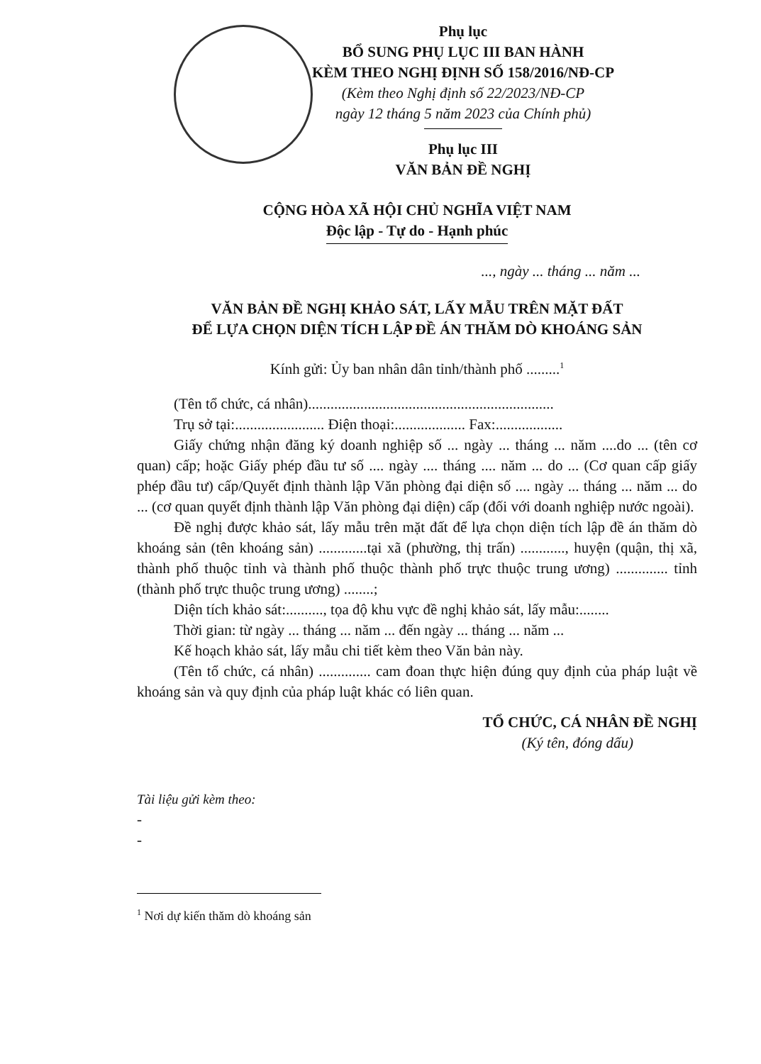Phụ lục
BỔ SUNG PHỤ LỤC III BAN HÀNH
KÈM THEO NGHỊ ĐỊNH SỐ 158/2016/NĐ-CP
(Kèm theo Nghị định số 22/2023/NĐ-CP
ngày 12 tháng 5 năm 2023 của Chính phủ)
Phụ lục III
VĂN BẢN ĐỀ NGHỊ
CỘNG HÒA XÃ HỘI CHỦ NGHĨA VIỆT NAM
Độc lập - Tự do - Hạnh phúc
..., ngày ... tháng ... năm ...
VĂN BẢN ĐỀ NGHỊ KHẢO SÁT, LẤY MẪU TRÊN MẶT ĐẤT
ĐỂ LỰA CHỌN DIỆN TÍCH LẬP ĐỀ ÁN THĂM DÒ KHOÁNG SẢN
Kính gửi: Ủy ban nhân dân tỉnh/thành phố .........<sup>1</sup>
(Tên tổ chức, cá nhân)..................................................................
Trụ sở tại:........................ Điện thoại:................... Fax:..................
Giấy chứng nhận đăng ký doanh nghiệp số ... ngày ... tháng ... năm ....do ... (tên cơ quan) cấp; hoặc Giấy phép đầu tư số .... ngày .... tháng .... năm ... do ... (Cơ quan cấp giấy phép đầu tư) cấp/Quyết định thành lập Văn phòng đại diện số .... ngày ... tháng ... năm ... do ... (cơ quan quyết định thành lập Văn phòng đại diện) cấp (đối với doanh nghiệp nước ngoài).
Đề nghị được khảo sát, lấy mẫu trên mặt đất để lựa chọn diện tích lập đề án thăm dò khoáng sản (tên khoáng sản) .............tại xã (phường, thị trấn) ............, huyện (quận, thị xã, thành phố thuộc tỉnh và thành phố thuộc thành phố trực thuộc trung ương) .............. tỉnh (thành phố trực thuộc trung ương) ........;
Diện tích khảo sát:.........., tọa độ khu vực đề nghị khảo sát, lấy mẫu:........
Thời gian: từ ngày ... tháng ... năm ... đến ngày ... tháng ... năm ...
Kế hoạch khảo sát, lấy mẫu chi tiết kèm theo Văn bản này.
(Tên tổ chức, cá nhân) .............. cam đoan thực hiện đúng quy định của pháp luật về khoáng sản và quy định của pháp luật khác có liên quan.
TỔ CHỨC, CÁ NHÂN ĐỀ NGHỊ
(Ký tên, đóng dấu)
Tài liệu gửi kèm theo:
-
-
<sup>1</sup> Nơi dự kiến thăm dò khoáng sản